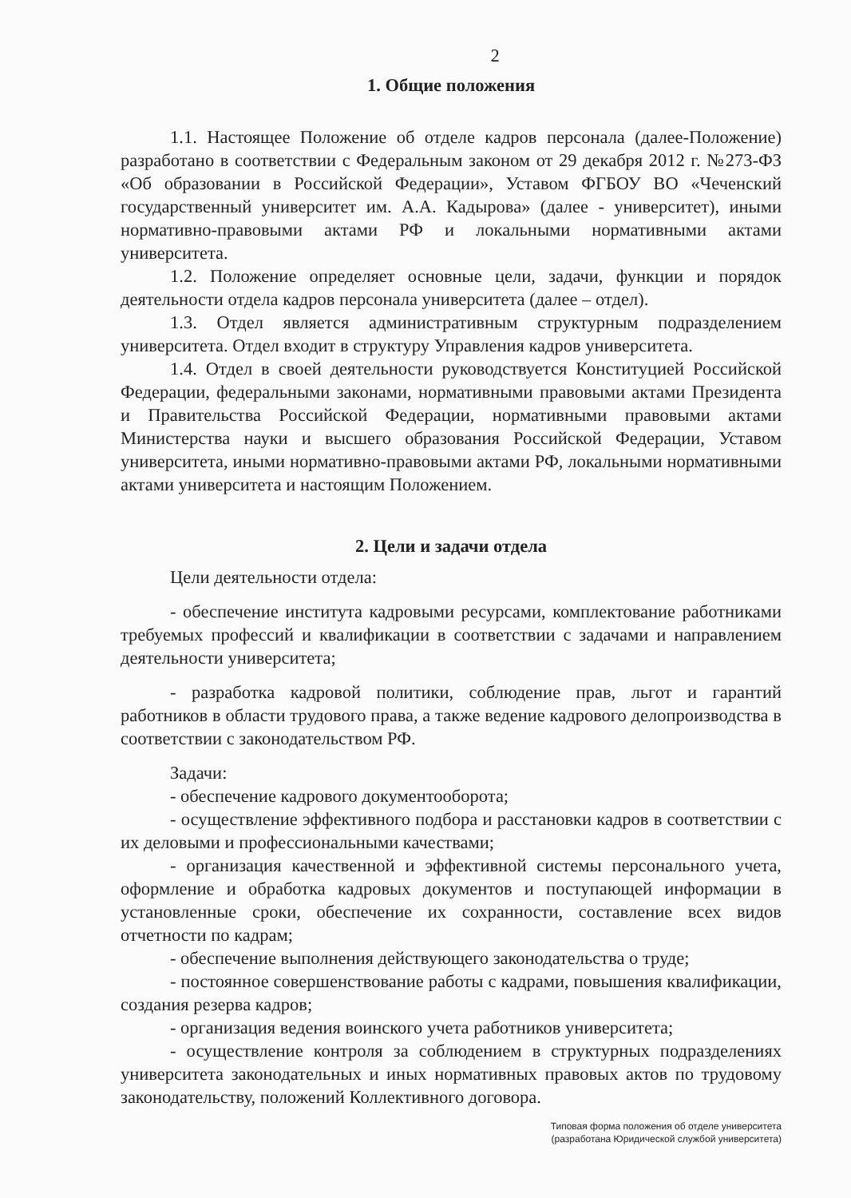2
1. Общие положения
1.1. Настоящее Положение об отделе кадров персонала (далее-Положение) разработано в соответствии с Федеральным законом от 29 декабря 2012 г. №273-ФЗ «Об образовании в Российской Федерации», Уставом ФГБОУ ВО «Чеченский государственный университет им. А.А. Кадырова» (далее - университет), иными нормативно-правовыми актами РФ и локальными нормативными актами университета.
1.2. Положение определяет основные цели, задачи, функции и порядок деятельности отдела кадров персонала университета (далее – отдел).
1.3. Отдел является административным структурным подразделением университета. Отдел входит в структуру Управления кадров университета.
1.4. Отдел в своей деятельности руководствуется Конституцией Российской Федерации, федеральными законами, нормативными правовыми актами Президента и Правительства Российской Федерации, нормативными правовыми актами Министерства науки и высшего образования Российской Федерации, Уставом университета, иными нормативно-правовыми актами РФ, локальными нормативными актами университета и настоящим Положением.
2. Цели и задачи отдела
Цели деятельности отдела:
- обеспечение института кадровыми ресурсами, комплектование работниками требуемых профессий и квалификации в соответствии с задачами и направлением деятельности университета;
- разработка кадровой политики, соблюдение прав, льгот и гарантий работников в области трудового права, а также ведение кадрового делопроизводства в соответствии с законодательством РФ.
Задачи:
- обеспечение кадрового документооборота;
- осуществление эффективного подбора и расстановки кадров в соответствии с их деловыми и профессиональными качествами;
- организация качественной и эффективной системы персонального учета, оформление и обработка кадровых документов и поступающей информации в установленные сроки, обеспечение их сохранности, составление всех видов отчетности по кадрам;
- обеспечение выполнения действующего законодательства о труде;
- постоянное совершенствование работы с кадрами, повышения квалификации, создания резерва кадров;
- организация ведения воинского учета работников университета;
- осуществление контроля за соблюдением в структурных подразделениях университета законодательных и иных нормативных правовых актов по трудовому законодательству, положений Коллективного договора.
Типовая форма положения об отделе университета
(разработана Юридической службой университета)